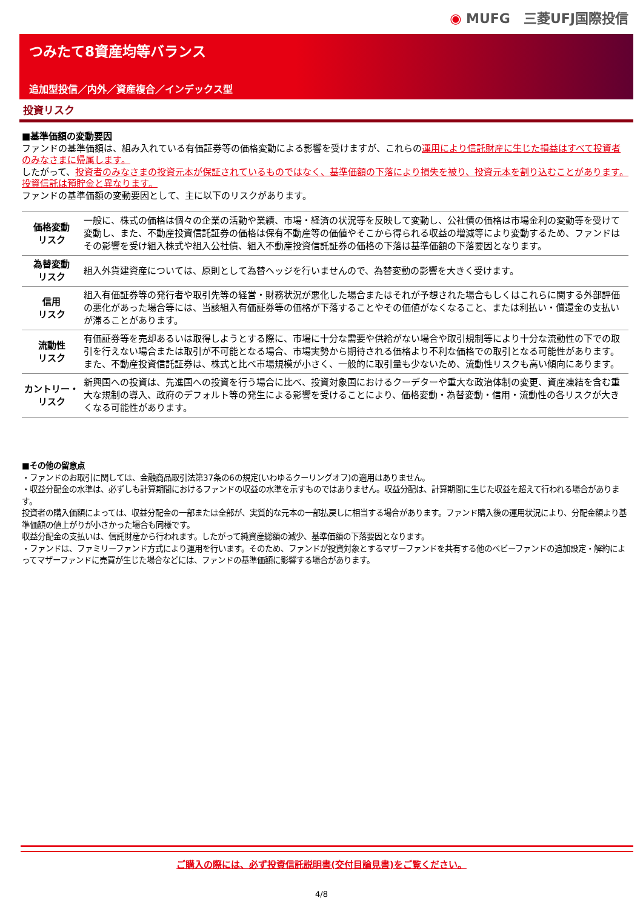◉ MUFG　三菱UFJ国際投信
つみたて8資産均等バランス
追加型投信／内外／資産複合／インデックス型
投資リスク
■基準価額の変動要因
ファンドの基準価額は、組み入れている有価証券等の価格変動による影響を受けますが、これらの運用により信託財産に生じた損益はすべて投資者のみなさまに帰属します。
したがって、投資者のみなさまの投資元本が保証されているものではなく、基準価額の下落により損失を被り、投資元本を割り込むことがあります。
投資信託は預貯金と異なります。
ファンドの基準価額の変動要因として、主に以下のリスクがあります。
| 価格変動 リスク | 一般に、株式の価格は個々の企業の活動や業績、市場・経済の状況等を反映して変動し、公社債の価格は市場金利の変動等を受けて変動し、また、不動産投資信託証券の価格は保有不動産等の価値やそこから得られる収益の増減等により変動するため、ファンドはその影響を受け組入株式や組入公社債、組入不動産投資信託証券の価格の下落は基準価額の下落要因となります。 |
| 為替変動 リスク | 組入外貨建資産については、原則として為替ヘッジを行いませんので、為替変動の影響を大きく受けます。 |
| 信用 リスク | 組入有価証券等の発行者や取引先等の経営・財務状況が悪化した場合またはそれが予想された場合もしくはこれらに関する外部評価の悪化があった場合等には、当該組入有価証券等の価格が下落することやその価値がなくなること、または利払い・償還金の支払いが滞ることがあります。 |
| 流動性 リスク | 有価証券等を売却あるいは取得しようとする際に、市場に十分な需要や供給がない場合や取引規制等により十分な流動性の下での取引を行えない場合または取引が不可能となる場合、市場実勢から期待される価格より不利な価格での取引となる可能性があります。また、不動産投資信託証券は、株式と比べ市場規模が小さく、一般的に取引量も少ないため、流動性リスクも高い傾向にあります。 |
| カントリー・ リスク | 新興国への投資は、先進国への投資を行う場合に比べ、投資対象国におけるクーデターや重大な政治体制の変更、資産凍結を含む重大な規制の導入、政府のデフォルト等の発生による影響を受けることにより、価格変動・為替変動・信用・流動性の各リスクが大きくなる可能性があります。 |
■その他の留意点
・ファンドのお取引に関しては、金融商品取引法第37条の6の規定(いわゆるクーリングオフ)の適用はありません。
・収益分配金の水準は、必ずしも計算期間におけるファンドの収益の水準を示すものではありません。収益分配は、計算期間に生じた収益を超えて行われる場合があります。
投資者の購入価額によっては、収益分配金の一部または全部が、実質的な元本の一部払戻しに相当する場合があります。ファンド購入後の運用状況により、分配金額より基準価額の値上がりが小さかった場合も同様です。
収益分配金の支払いは、信託財産から行われます。したがって純資産総額の減少、基準価額の下落要因となります。
・ファンドは、ファミリーファンド方式により運用を行います。そのため、ファンドが投資対象とするマザーファンドを共有する他のベビーファンドの追加設定・解約によってマザーファンドに売買が生じた場合などには、ファンドの基準価額に影響する場合があります。
ご購入の際には、必ず投資信託説明書(交付目論見書)をご覧ください。
4/8